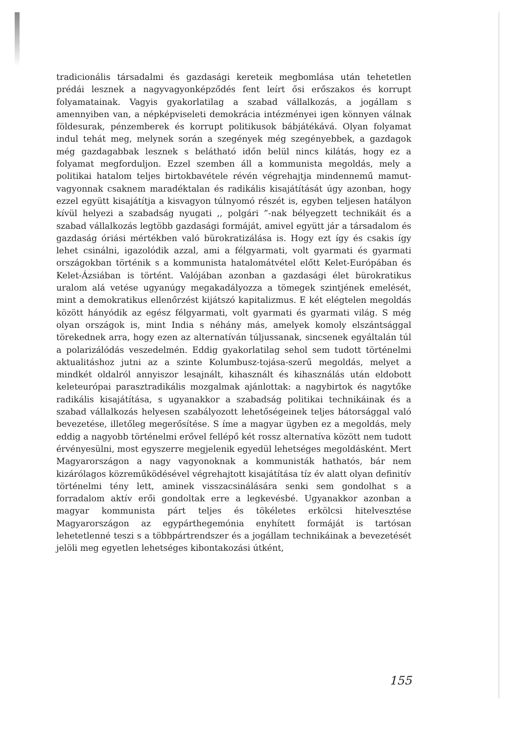tradicionális társadalmi és gazdasági kereteik megbomlása után tehetetlen prédái lesznek a nagyvagyonképződés fent leírt ősi erőszakos és korrupt folyamatainak. Vagyis gyakorlatilag a szabad vállalkozás, a jogállam s amennyiben van, a népképviseleti demokrácia intézményei igen könnyen válnak földesurak, pénzemberek és korrupt politikusok bábjátékává. Olyan folyamat indul tehát meg, melynek során a szegények még szegényebbek, a gazdagok még gazdagabbak lesznek s belátható időn belül nincs kilátás, hogy ez a folyamat megforduljon. Ezzel szemben áll a kommunista megoldás, mely a politikai hatalom teljes birtokbavétele révén végrehajtja mindennemű mamut-vagyonnak csaknem maradéktalan és radikális kisajátítását úgy azonban, hogy ezzel együtt kisajátítja a kisvagyon túlnyomó részét is, egyben teljesen hatályon kívül helyezi a szabadság nyugati ,, polgári ”-nak bélyegzett technikáit és a szabad vállalkozás legtöbb gazdasági formáját, amivel együtt jár a társadalom és gazdaság óriási mértékben való bürokratizálása is. Hogy ezt így és csakis így lehet csinálni, igazolódik azzal, ami a félgyarmati, volt gyarmati és gyarmati országokban történik s a kommunista hatalomátvétel előtt Kelet-Európában és Kelet-Ázsiában is történt. Valójában azonban a gazdasági élet bürokratikus uralom alá vetése ugyanúgy megakadályozza a tömegek szintjének emelését, mint a demokratikus ellenőrzést kijátszó kapitalizmus. E két elégtelen megoldás között hányódik az egész félgyarmati, volt gyarmati és gyarmati világ. S még olyan országok is, mint India s néhány más, amelyek komoly elszántsággal törekednek arra, hogy ezen az alternatíván túljussanak, sincsenek egyáltalán túl a polarizálódás veszedelmén. Eddig gyakorlatilag sehol sem tudott történelmi aktualitáshoz jutni az a szinte Kolumbusz-tojása-szerű megoldás, melyet a mindkét oldalról annyiszor lesajnált, kihasznált és kihasználás után eldobott keleteurópai parasztradikális mozgalmak ajánlottak: a nagybirtok és nagytőke radikális kisajátítása, s ugyanakkor a szabadság politikai technikáinak és a szabad vállalkozás helyesen szabályozott lehetőségeinek teljes bátorsággal való bevezetése, illetőleg megerősítése. S íme a magyar ügyben ez a megoldás, mely eddig a nagyobb történelmi erővel fellépő két rossz alternatíva között nem tudott érvényesülni, most egyszerre megjelenik egyedül lehetséges megoldásként. Mert Magyarországon a nagy vagyonoknak a kommunisták hathatós, bár nem kizárólagos közreműködésével végrehajtott kisajátítása tíz év alatt olyan definitív történelmi tény lett, aminek visszacsinálására senki sem gondolhat s a forradalom aktív erői gondoltak erre a legkevésbé. Ugyanakkor azonban a magyar kommunista párt teljes és tökéletes erkölcsi hitelvesztése Magyarországon az egypárthegemónia enyhített formáját is tartósan lehetetlenné teszi s a többpártrendszer és a jogállam technikáinak a bevezetését jelöli meg egyetlen lehetséges kibontakozási útként,
155